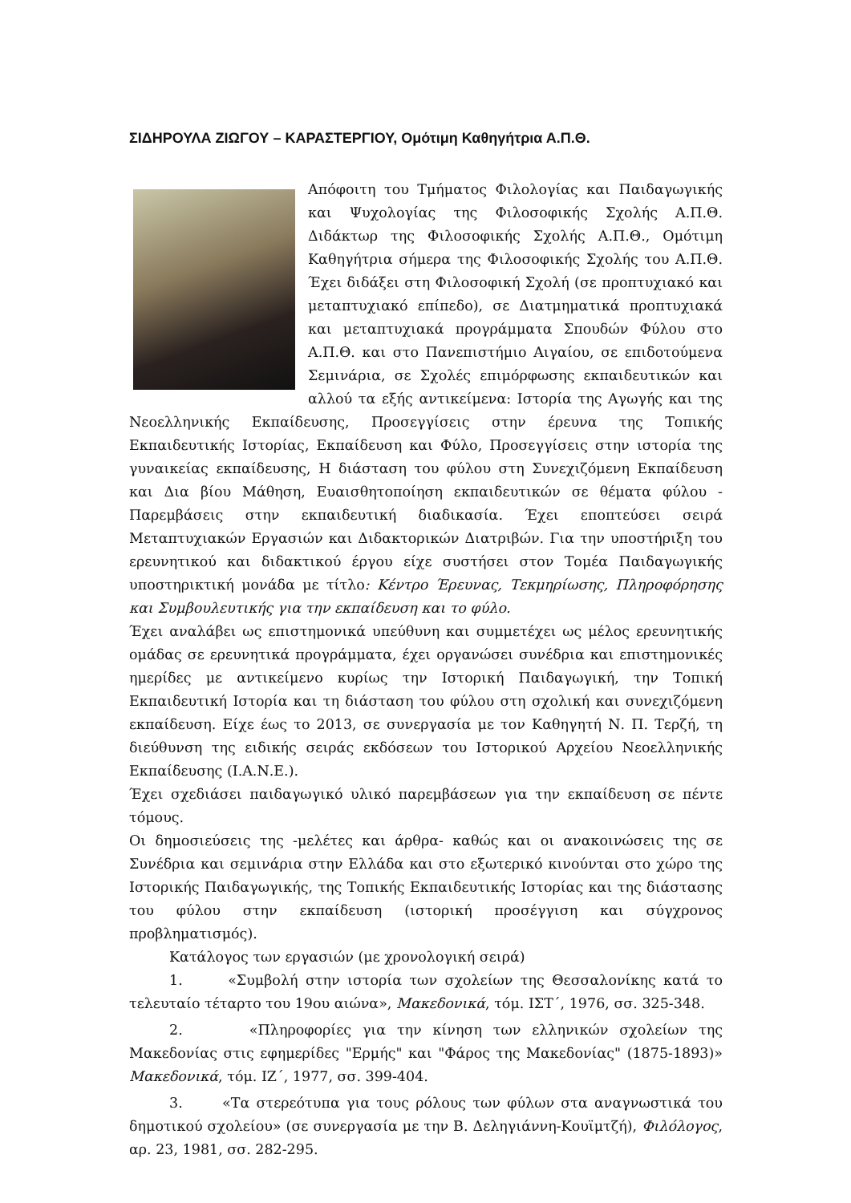ΣΙΔΗΡΟΥΛΑ ΖΙΩΓΟΥ – ΚΑΡΑΣΤΕΡΓΙΟΥ, Ομότιμη Καθηγήτρια Α.Π.Θ.
Απόφοιτη του Τμήματος Φιλολογίας και Παιδαγωγικής και Ψυχολογίας της Φιλοσοφικής Σχολής Α.Π.Θ. Διδάκτωρ της Φιλοσοφικής Σχολής Α.Π.Θ., Ομότιμη Καθηγήτρια σήμερα της Φιλοσοφικής Σχολής του Α.Π.Θ. Έχει διδάξει στη Φιλοσοφική Σχολή (σε προπτυχιακό και μεταπτυχιακό επίπεδο), σε Διατμηματικά προπτυχιακά και μεταπτυχιακά προγράμματα Σπουδών Φύλου στο Α.Π.Θ. και στο Πανεπιστήμιο Αιγαίου, σε επιδοτούμενα Σεμινάρια, σε Σχολές επιμόρφωσης εκπαιδευτικών και αλλού τα εξής αντικείμενα: Ιστορία της Αγωγής και της Νεοελληνικής Εκπαίδευσης, Προσεγγίσεις στην έρευνα της Τοπικής Εκπαιδευτικής Ιστορίας, Εκπαίδευση και Φύλο, Προσεγγίσεις στην ιστορία της γυναικείας εκπαίδευσης, Η διάσταση του φύλου στη Συνεχιζόμενη Εκπαίδευση και Δια βίου Μάθηση, Ευαισθητοποίηση εκπαιδευτικών σε θέματα φύλου - Παρεμβάσεις στην εκπαιδευτική διαδικασία. Έχει εποπτεύσει σειρά Μεταπτυχιακών Εργασιών και Διδακτορικών Διατριβών. Για την υποστήριξη του ερευνητικού και διδακτικού έργου είχε συστήσει στον Τομέα Παιδαγωγικής υποστηρικτική μονάδα με τίτλο: Κέντρο Έρευνας, Τεκμηρίωσης, Πληροφόρησης και Συμβουλευτικής για την εκπαίδευση και το φύλο.
Έχει αναλάβει ως επιστημονικά υπεύθυνη και συμμετέχει ως μέλος ερευνητικής ομάδας σε ερευνητικά προγράμματα, έχει οργανώσει συνέδρια και επιστημονικές ημερίδες με αντικείμενο κυρίως την Ιστορική Παιδαγωγική, την Τοπική Εκπαιδευτική Ιστορία και τη διάσταση του φύλου στη σχολική και συνεχιζόμενη εκπαίδευση. Είχε έως το 2013, σε συνεργασία με τον Καθηγητή Ν. Π. Τερζή, τη διεύθυνση της ειδικής σειράς εκδόσεων του Ιστορικού Αρχείου Νεοελληνικής Εκπαίδευσης (Ι.Α.Ν.Ε.).
Έχει σχεδιάσει παιδαγωγικό υλικό παρεμβάσεων για την εκπαίδευση σε πέντε τόμους.
Οι δημοσιεύσεις της -μελέτες και άρθρα- καθώς και οι ανακοινώσεις της σε Συνέδρια και σεμινάρια στην Ελλάδα και στο εξωτερικό κινούνται στο χώρο της Ιστορικής Παιδαγωγικής, της Τοπικής Εκπαιδευτικής Ιστορίας και της διάστασης του φύλου στην εκπαίδευση (ιστορική προσέγγιση και σύγχρονος προβληματισμός).
Κατάλογος των εργασιών (με χρονολογική σειρά)
1. «Συμβολή στην ιστορία των σχολείων της Θεσσαλονίκης κατά το τελευταίο τέταρτο του 19ου αιώνα», Μακεδονικά, τόμ. ΙΣΤ΄, 1976, σσ. 325-348.
2. «Πληροφορίες για την κίνηση των ελληνικών σχολείων της Μακεδονίας στις εφημερίδες "Ερμής" και "Φάρος της Μακεδονίας" (1875-1893)» Μακεδονικά, τόμ. ΙΖ΄, 1977, σσ. 399-404.
3. «Τα στερεότυπα για τους ρόλους των φύλων στα αναγνωστικά του δημοτικού σχολείου» (σε συνεργασία με την Β. Δεληγιάννη-Κουϊμτζή), Φιλόλογος, αρ. 23, 1981, σσ. 282-295.